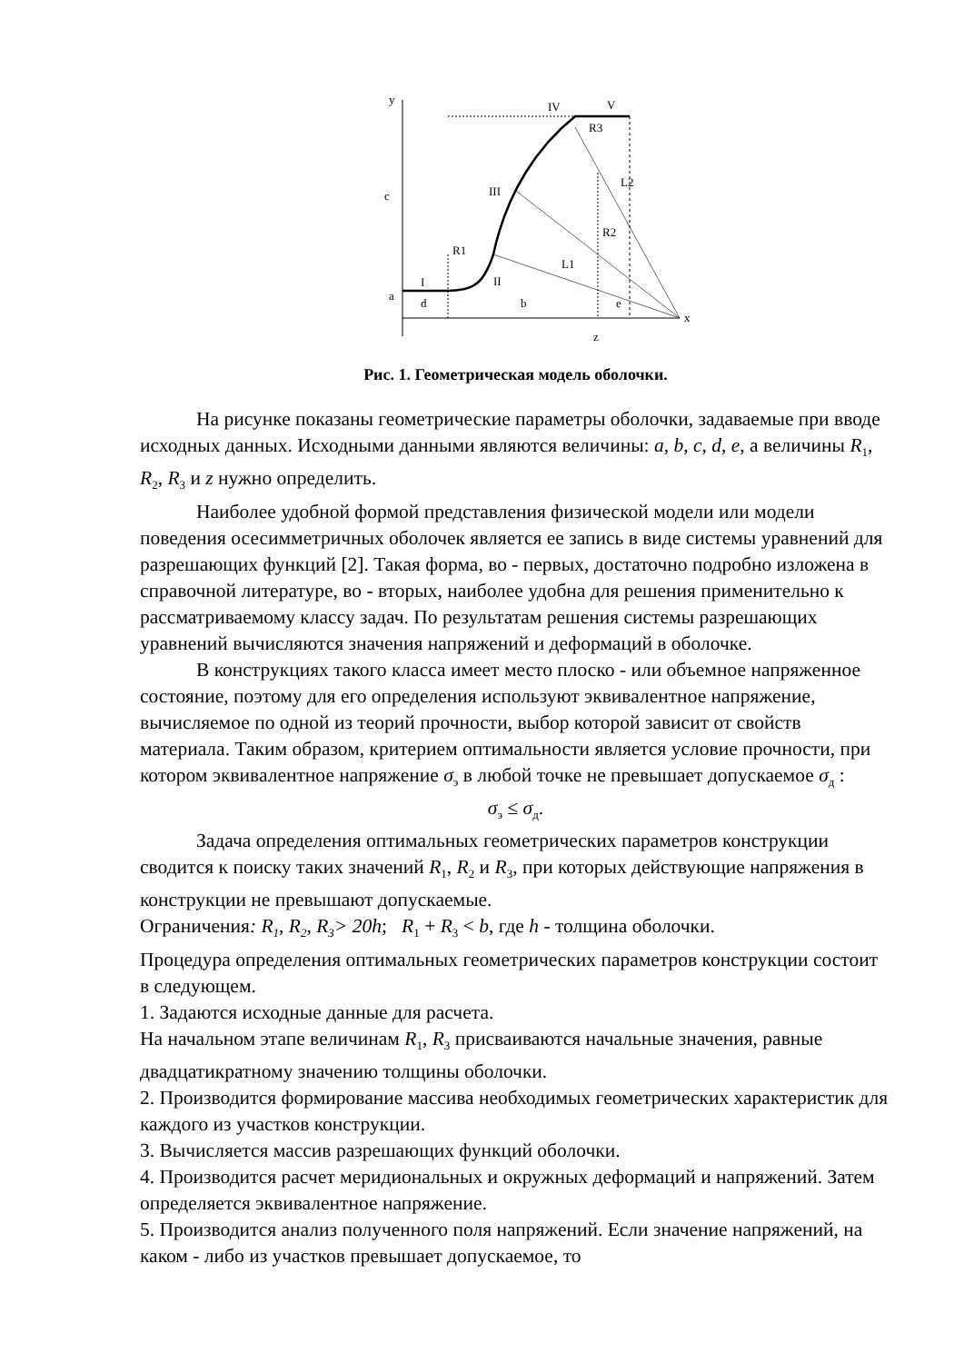y
x
IV
V
R3
III
L2
R2
R1
II
L1
I
c
a
d
b
e
z
Рис. 1. Геометрическая модель оболочки.
На рисунке показаны геометрические параметры оболочки, задаваемые при вводе исходных данных. Исходными данными являются величины: a, b, c, d, e, а величины R<sub>1</sub>, R<sub>2</sub>, R<sub>3</sub> и z нужно определить.
Наиболее удобной формой представления физической модели или модели поведения осесимметричных оболочек является ее запись в виде системы уравнений для разрешающих функций [2]. Такая форма, во - первых, достаточно подробно изложена в справочной литературе, во - вторых, наиболее удобна для решения применительно к рассматриваемому классу задач. По результатам решения системы разрешающих уравнений вычисляются значения напряжений и деформаций в оболочке.
В конструкциях такого класса имеет место плоско - или объемное напряженное состояние, поэтому для его определения используют эквивалентное напряжение, вычисляемое по одной из теорий прочности, выбор которой зависит от свойств материала. Таким образом, критерием оптимальности является условие прочности, при котором эквивалентное напряжение σ<sub>э</sub> в любой точке не превышает допускаемое σ<sub>д</sub> :
σ<sub>э</sub> ≤ σ<sub>д</sub>.
Задача определения оптимальных геометрических параметров конструкции сводится к поиску таких значений R<sub>1</sub>, R<sub>2</sub> и R<sub>3</sub>, при которых действующие напряжения в конструкции не превышают допускаемые.
Ограничения: R<sub>1</sub>, R<sub>2</sub>, R<sub>3</sub>> 20h; R<sub>1</sub> + R<sub>3</sub> < b, где h - толщина оболочки.
Процедура определения оптимальных геометрических параметров конструкции состоит в следующем.
1. Задаются исходные данные для расчета.
На начальном этапе величинам R<sub>1</sub>, R<sub>3</sub> присваиваются начальные значения, равные двадцатикратному значению толщины оболочки.
2. Производится формирование массива необходимых геометрических характеристик для каждого из участков конструкции.
3. Вычисляется массив разрешающих функций оболочки.
4. Производится расчет меридиональных и окружных деформаций и напряжений. Затем определяется эквивалентное напряжение.
5. Производится анализ полученного поля напряжений. Если значение напряжений, на каком - либо из участков превышает допускаемое, то